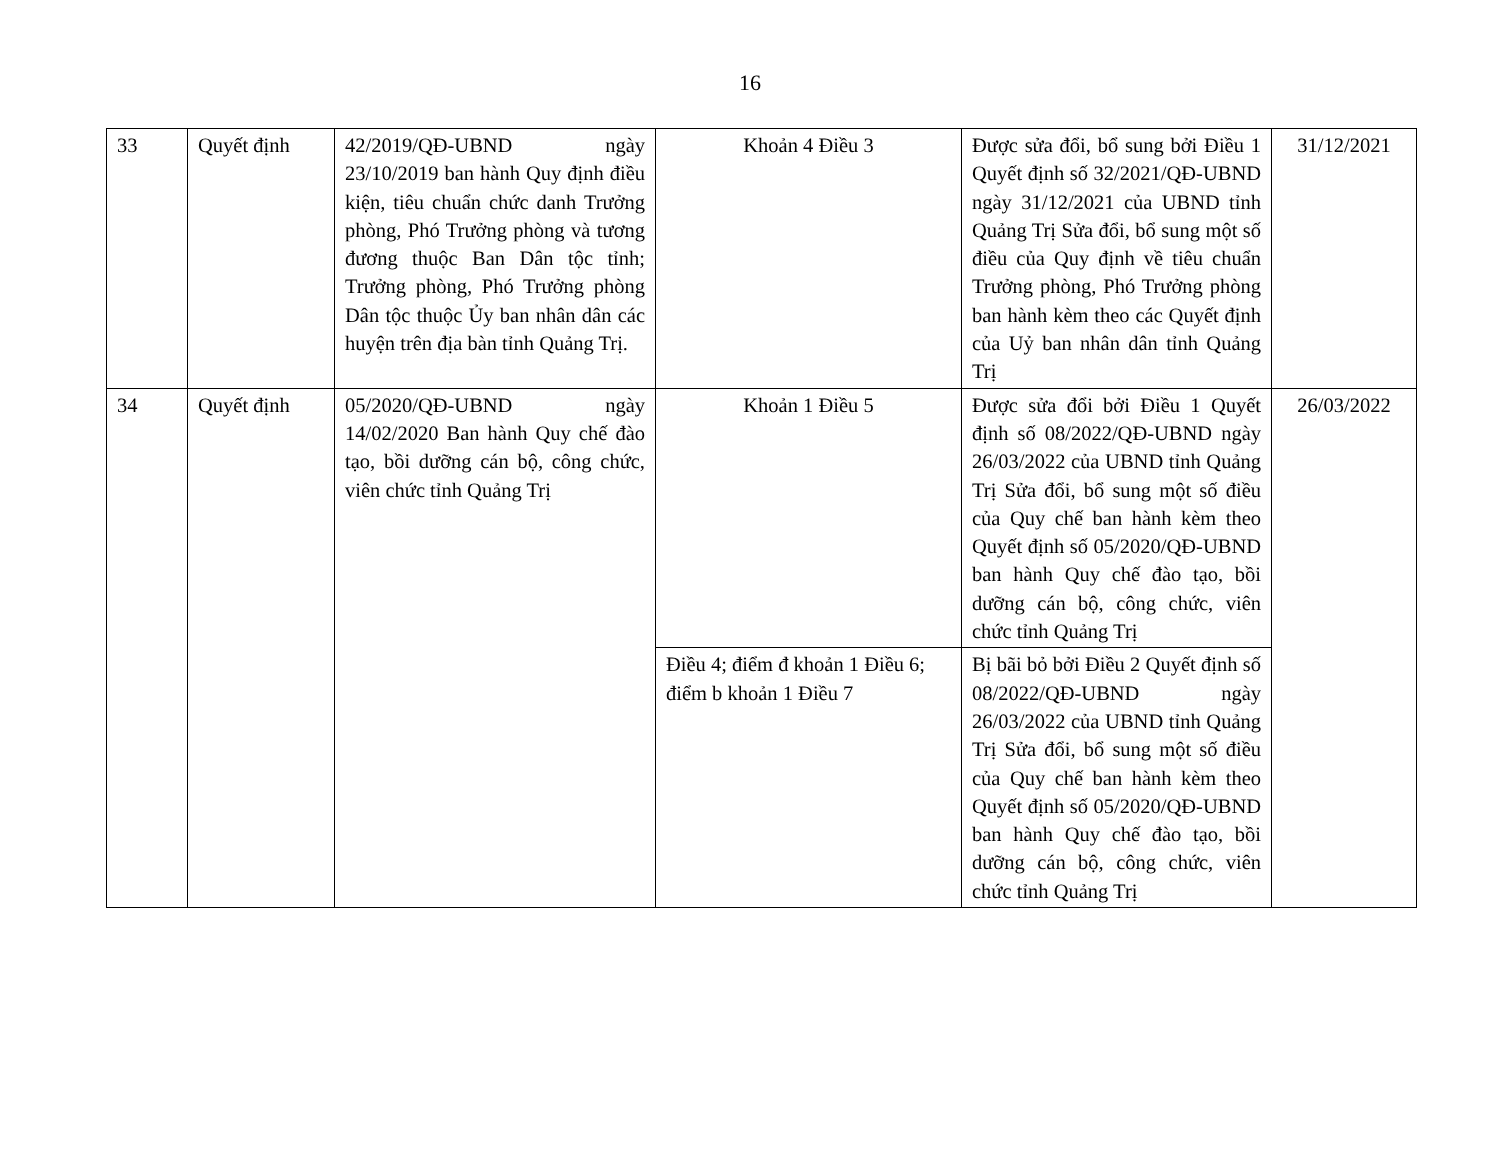16
| 33 | Quyết định | 42/2019/QĐ-UBND ngày 23/10/2019 ban hành Quy định điều kiện, tiêu chuẩn chức danh Trưởng phòng, Phó Trưởng phòng và tương đương thuộc Ban Dân tộc tỉnh; Trưởng phòng, Phó Trưởng phòng Dân tộc thuộc Ủy ban nhân dân các huyện trên địa bàn tỉnh Quảng Trị. | Khoản 4 Điều 3 | Được sửa đổi, bổ sung bởi Điều 1 Quyết định số 32/2021/QĐ-UBND ngày 31/12/2021 của UBND tỉnh Quảng Trị Sửa đổi, bổ sung một số điều của Quy định về tiêu chuẩn Trưởng phòng, Phó Trưởng phòng ban hành kèm theo các Quyết định của Uỷ ban nhân dân tỉnh Quảng Trị | 31/12/2021 |
| 34 | Quyết định | 05/2020/QĐ-UBND ngày 14/02/2020 Ban hành Quy chế đào tạo, bồi dưỡng cán bộ, công chức, viên chức tỉnh Quảng Trị | Khoản 1 Điều 5 | Được sửa đổi bởi Điều 1 Quyết định số 08/2022/QĐ-UBND ngày 26/03/2022 của UBND tỉnh Quảng Trị Sửa đổi, bổ sung một số điều của Quy chế ban hành kèm theo Quyết định số 05/2020/QĐ-UBND ban hành Quy chế đào tạo, bồi dưỡng cán bộ, công chức, viên chức tỉnh Quảng Trị | 26/03/2022 |
| | | | Điều 4; điểm đ khoản 1 Điều 6; điểm b khoản 1 Điều 7 | Bị bãi bỏ bởi Điều 2 Quyết định số 08/2022/QĐ-UBND ngày 26/03/2022 của UBND tỉnh Quảng Trị Sửa đổi, bổ sung một số điều của Quy chế ban hành kèm theo Quyết định số 05/2020/QĐ-UBND ban hành Quy chế đào tạo, bồi dưỡng cán bộ, công chức, viên chức tỉnh Quảng Trị | |